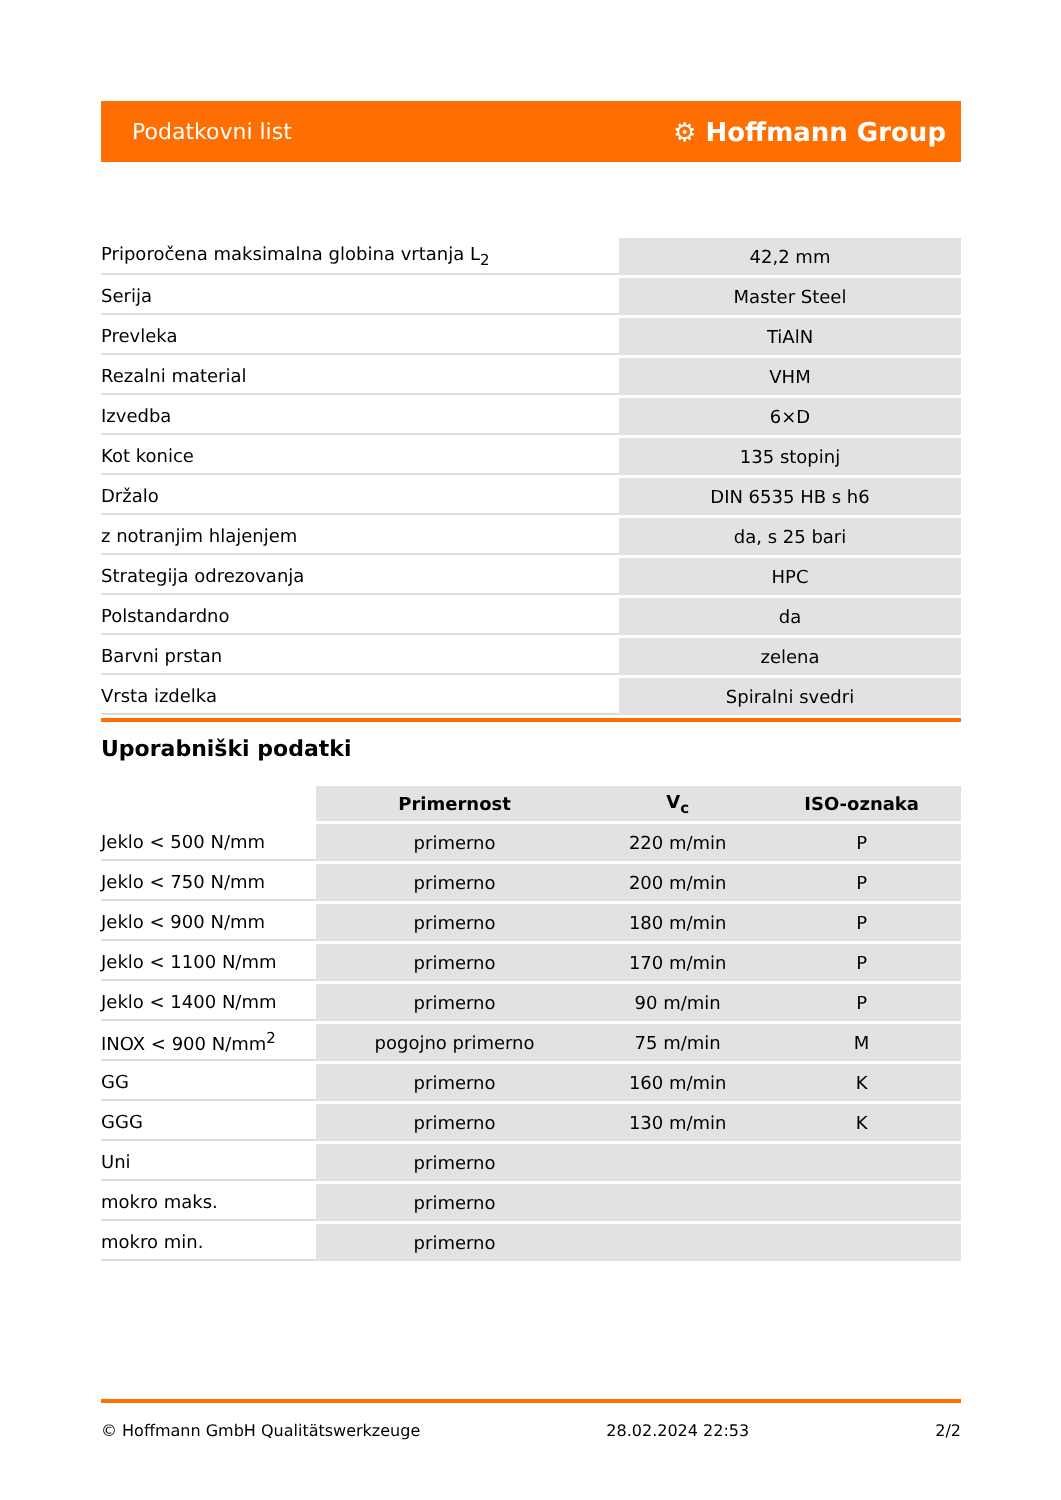Podatkovni list ⚙ Hoffmann Group
| Priporočena maksimalna globina vrtanja L<sub>2</sub> | 42,2 mm |
| Serija | Master Steel |
| Prevleka | TiAlN |
| Rezalni material | VHM |
| Izvedba | 6×D |
| Kot konice | 135 stopinj |
| Držalo | DIN 6535 HB s h6 |
| z notranjim hlajenjem | da, s 25 bari |
| Strategija odrezovanja | HPC |
| Polstandardno | da |
| Barvni prstan | zelena |
| Vrsta izdelka | Spiralni svedri |
Uporabniški podatki
| | Primernost | V<sub>c</sub> | ISO-oznaka |
| --- | --- | --- | --- |
| Jeklo < 500 N/mm | primerno | 220 m/min | P |
| Jeklo < 750 N/mm | primerno | 200 m/min | P |
| Jeklo < 900 N/mm | primerno | 180 m/min | P |
| Jeklo < 1100 N/mm | primerno | 170 m/min | P |
| Jeklo < 1400 N/mm | primerno | 90 m/min | P |
| INOX < 900 N/mm<sup>2</sup> | pogojno primerno | 75 m/min | M |
| GG | primerno | 160 m/min | K |
| GGG | primerno | 130 m/min | K |
| Uni | primerno | | |
| mokro maks. | primerno | | |
| mokro min. | primerno | | |
© Hoffmann GmbH Qualitätswerkzeuge 28.02.2024 22:53 2/2